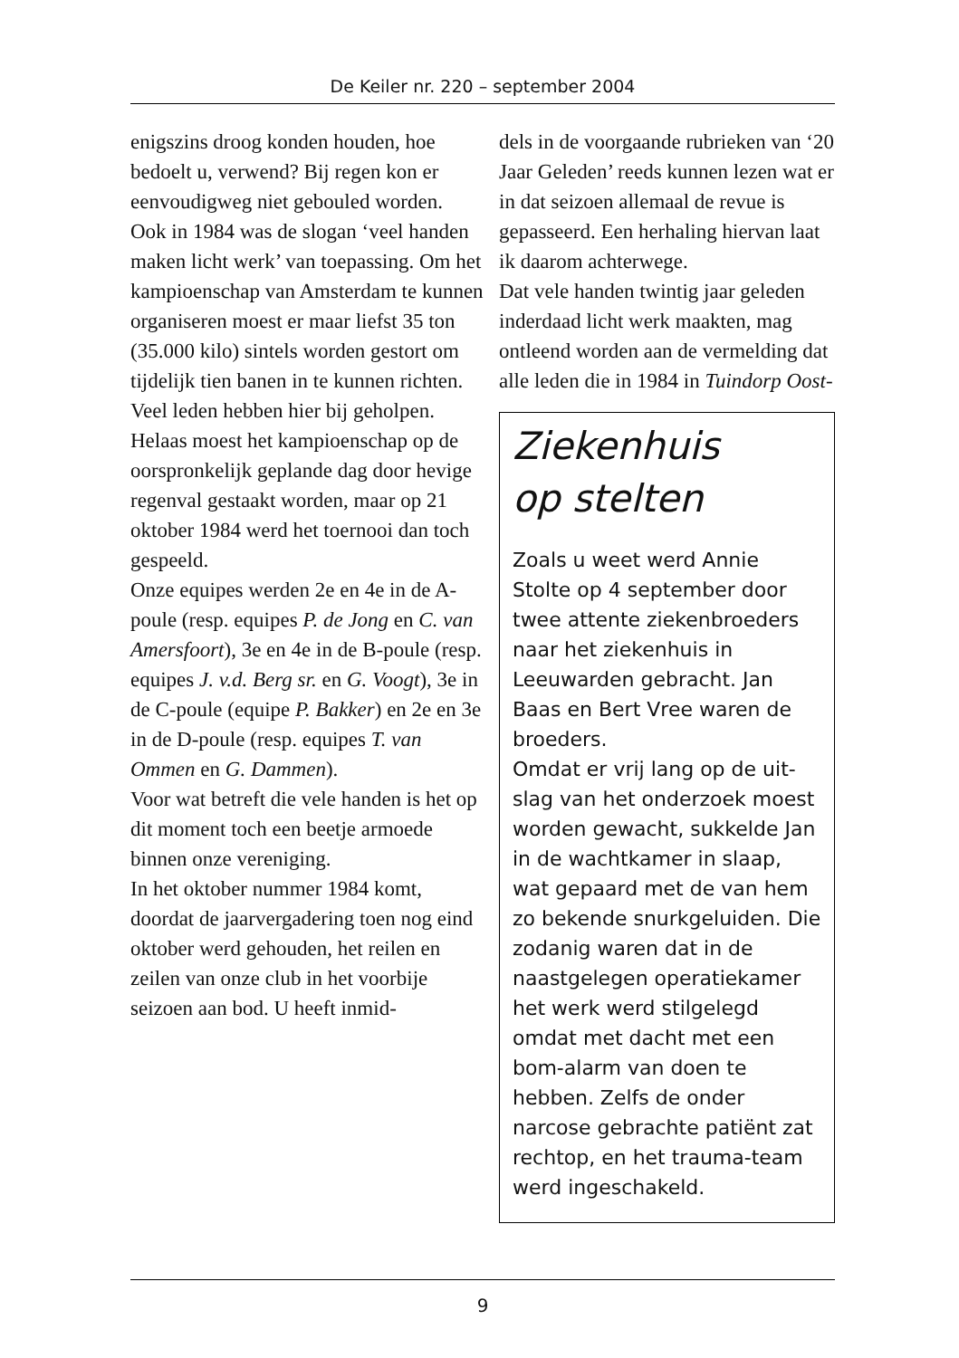De Keiler nr. 220 – september 2004
enigszins droog konden houden, hoe bedoelt u, verwend? Bij regen kon er eenvoudigweg niet gebouled worden.
Ook in 1984 was de slogan ‘veel handen maken licht werk’ van toepassing. Om het kampioen­schap van Amsterdam te kun­nen organiseren moest er maar liefst 35 ton (35.000 kilo) sintels worden gestort om tijdelijk tien banen in te kunnen richten.
Veel leden hebben hier bij geholpen. Helaas moest het kampioenschap op de oorspron­kelijk geplande dag door hevige regenval gestaakt worden, maar op 21 oktober 1984 werd het toernooi dan toch gespeeld.
Onze equipes werden 2e en 4e in de A-poule (resp. equipes P. de Jong en C. van Amersfoort), 3e en 4e in de B-poule (resp. equi­pes J. v.d. Berg sr. en G. Voogt), 3e in de C-poule (equipe P. Bak­ker) en 2e en 3e in de D-poule (resp. equipes T. van Ommen en G. Dammen).
Voor wat betreft die vele handen is het op dit moment toch een beetje armoede binnen onze ver­eniging.
In het oktober nummer 1984 komt, doordat de jaarvergade­ring toen nog eind oktober werd gehouden, het reilen en zeilen van onze club in het voorbije seizoen aan bod. U heeft inmid-
dels in de voorgaande rubrieken van ‘20 Jaar Geleden’ reeds kun­nen lezen wat er in dat seizoen allemaal de revue is gepasseerd. Een herhaling hiervan laat ik daarom achterwege.
Dat vele handen twintig jaar geleden inderdaad licht werk maakten, mag ontleend worden aan de vermelding dat alle leden die in 1984 in Tuindorp Oost-
Ziekenhuis
op stelten
Zoals u weet werd Annie Stolte op 4 september door twee attente ziekenbroeders naar het ziekenhuis in Leeuwarden gebracht. Jan Baas en Bert Vree waren de broeders.
Omdat er vrij lang op de uit­slag van het onderzoek moest worden gewacht, sukkelde Jan in de wachtkamer in slaap, wat gepaard met de van hem zo bekende snurkgeluiden. Die zodanig waren dat in de naast­gelegen operatiekamer het werk werd stilgelegd omdat met dacht met een bom-alarm van doen te hebben. Zelfs de onder narcose gebrachte patiënt zat rechtop, en het trauma-team werd ingescha­keld.
9